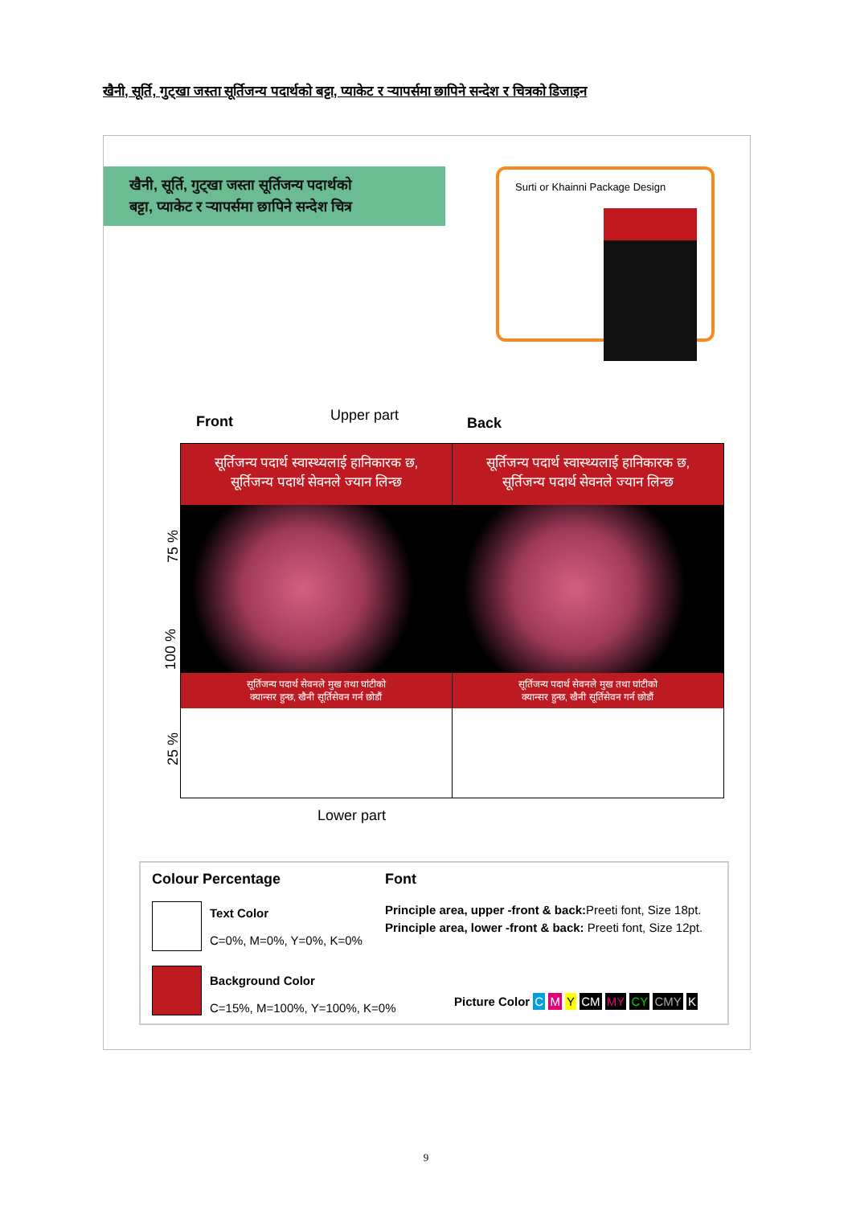खैनी, सूर्ति, गुट्खा जस्ता सूर्तिजन्य पदार्थको बट्टा, प्याकेट र ऱ्यापर्समा छापिने सन्देश र चित्रको डिजाइन
खैनी, सूर्ति, गुट्खा जस्ता सूर्तिजन्य पदार्थको
बट्टा, प्याकेट र ऱ्यापर्समा छापिने सन्देश चित्र
Surti or Khainni Package Design
Front Upper part Back
75 %
100 %
25 %
सूर्तिजन्य पदार्थ स्वास्थ्यलाई हानिकारक छ,
सूर्तिजन्य पदार्थ सेवनले ज्यान लिन्छ
सूर्तिजन्य पदार्थ सेवनले मुख तथा घांटीको
क्यान्सर हुन्छ, खैनी सूर्तिसेवन गर्न छोडौं
सूर्तिजन्य पदार्थ स्वास्थ्यलाई हानिकारक छ,
सूर्तिजन्य पदार्थ सेवनले ज्यान लिन्छ
सूर्तिजन्य पदार्थ सेवनले मुख तथा घांटीको
क्यान्सर हुन्छ, खैनी सूर्तिसेवन गर्न छोडौं
Lower part
Colour Percentage Font
Text Color
C=0%, M=0%, Y=0%, K=0%
Principle area, upper -front & back: Preeti font, Size 18pt.
Principle area, lower -front & back: Preeti font, Size 12pt.
Background Color
C=15%, M=100%, Y=100%, K=0%
Picture Color C M Y CM MY CY CMY K
9